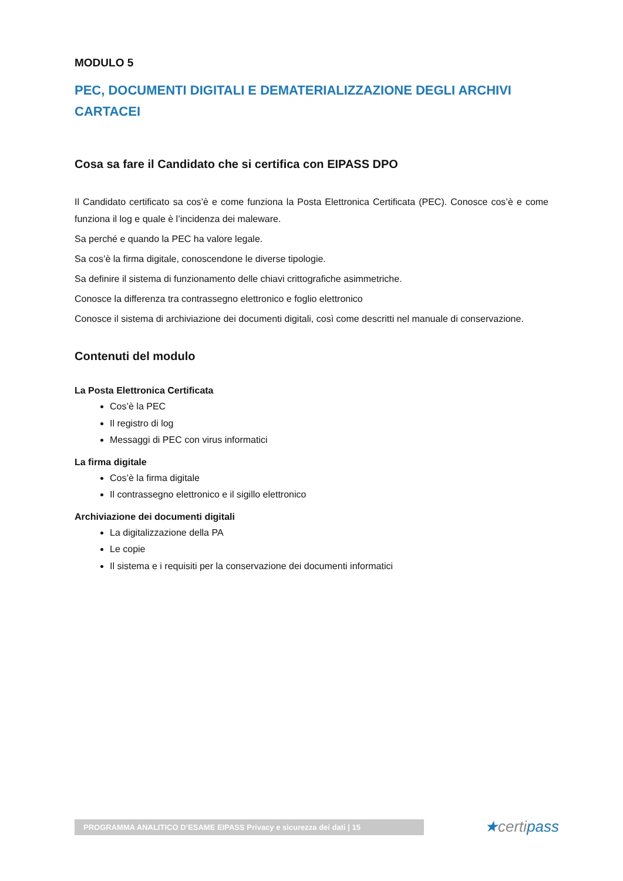MODULO 5
PEC, DOCUMENTI DIGITALI E DEMATERIALIZZAZIONE DEGLI ARCHIVI CARTACEI
Cosa sa fare il Candidato che si certifica con EIPASS DPO
Il Candidato certificato sa cos’è e come funziona la Posta Elettronica Certificata (PEC). Conosce cos’è e come funziona il log e quale è l’incidenza dei maleware.
Sa perché e quando la PEC ha valore legale.
Sa cos’è la firma digitale, conoscendone le diverse tipologie.
Sa definire il sistema di funzionamento delle chiavi crittografiche asimmetriche.
Conosce la differenza tra contrassegno elettronico e foglio elettronico
Conosce il sistema di archiviazione dei documenti digitali, così come descritti nel manuale di conservazione.
Contenuti del modulo
La Posta Elettronica Certificata
Cos’è la PEC
Il registro di log
Messaggi di PEC con virus informatici
La firma digitale
Cos’è la firma digitale
Il contrassegno elettronico e il sigillo elettronico
Archiviazione dei documenti digitali
La digitalizzazione della PA
Le copie
Il sistema e i requisiti per la conservazione dei documenti informatici
PROGRAMMA ANALITICO D’ESAME EIPASS Privacy e sicurezza dei dati | 15 ★certipass